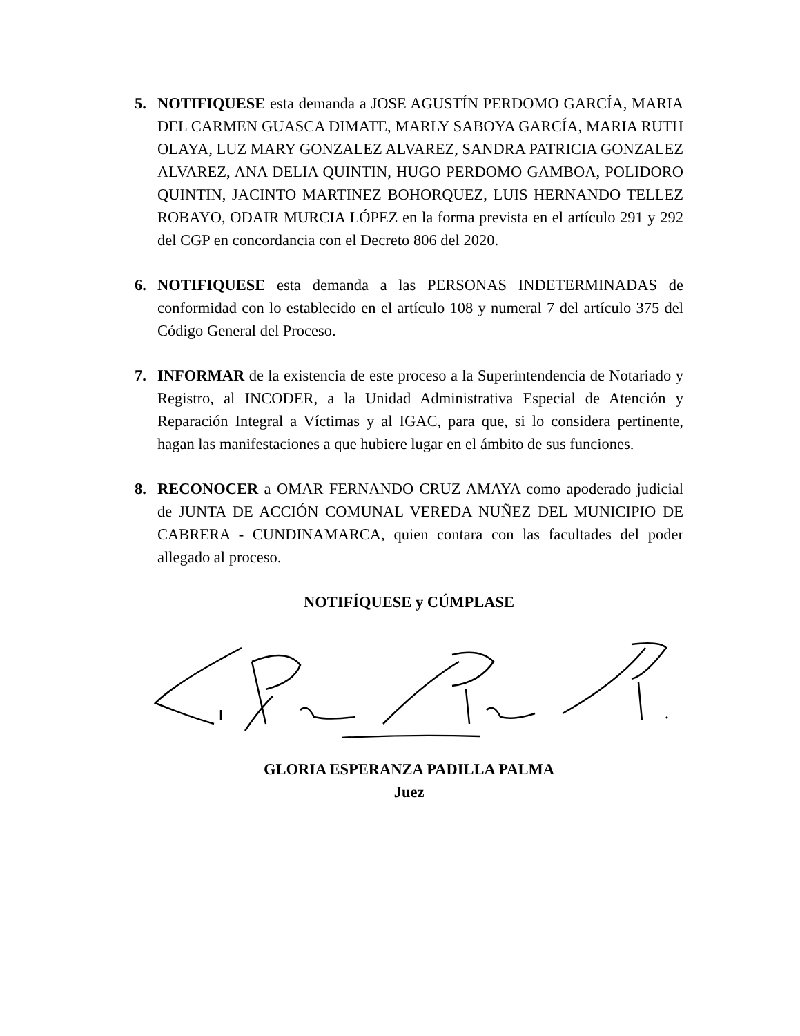5. NOTIFIQUESE esta demanda a JOSE AGUSTÍN PERDOMO GARCÍA, MARIA DEL CARMEN GUASCA DIMATE, MARLY SABOYA GARCÍA, MARIA RUTH OLAYA, LUZ MARY GONZALEZ ALVAREZ, SANDRA PATRICIA GONZALEZ ALVAREZ, ANA DELIA QUINTIN, HUGO PERDOMO GAMBOA, POLIDORO QUINTIN, JACINTO MARTINEZ BOHORQUEZ, LUIS HERNANDO TELLEZ ROBAYO, ODAIR MURCIA LÓPEZ en la forma prevista en el artículo 291 y 292 del CGP en concordancia con el Decreto 806 del 2020.
6. NOTIFIQUESE esta demanda a las PERSONAS INDETERMINADAS de conformidad con lo establecido en el artículo 108 y numeral 7 del artículo 375 del Código General del Proceso.
7. INFORMAR de la existencia de este proceso a la Superintendencia de Notariado y Registro, al INCODER, a la Unidad Administrativa Especial de Atención y Reparación Integral a Víctimas y al IGAC, para que, si lo considera pertinente, hagan las manifestaciones a que hubiere lugar en el ámbito de sus funciones.
8. RECONOCER a OMAR FERNANDO CRUZ AMAYA como apoderado judicial de JUNTA DE ACCIÓN COMUNAL VEREDA NUÑEZ DEL MUNICIPIO DE CABRERA - CUNDINAMARCA, quien contara con las facultades del poder allegado al proceso.
NOTIFÍQUESE y CÚMPLASE
GLORIA ESPERANZA PADILLA PALMA
Juez